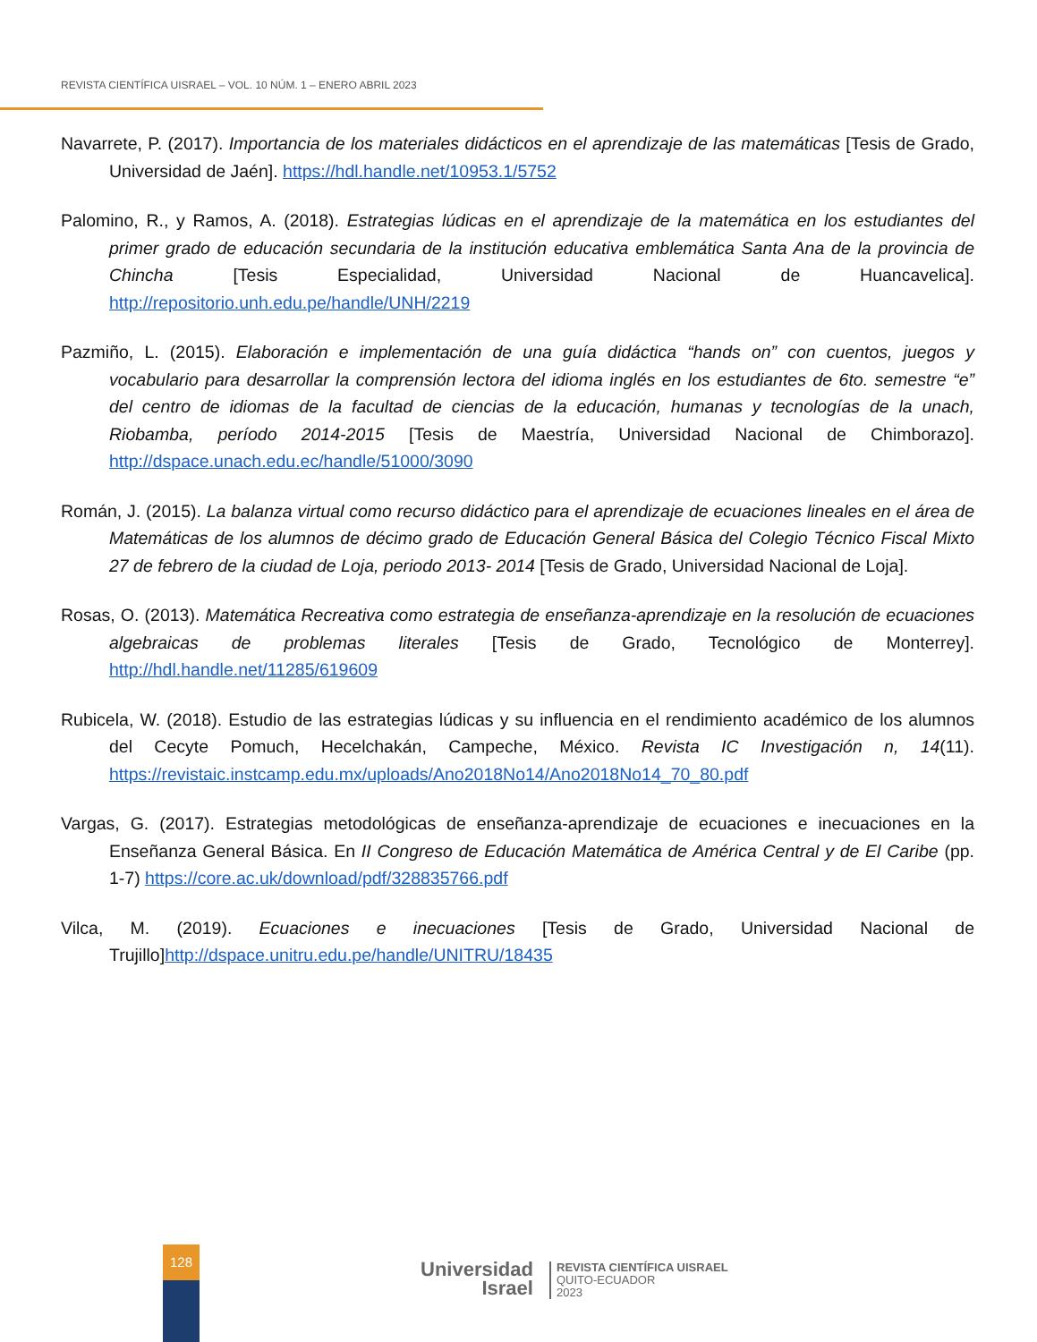REVISTA CIENTÍFICA UISRAEL – VOL. 10 NÚM. 1 – ENERO ABRIL 2023
Navarrete, P. (2017). Importancia de los materiales didácticos en el aprendizaje de las matemáticas [Tesis de Grado, Universidad de Jaén]. https://hdl.handle.net/10953.1/5752
Palomino, R., y Ramos, A. (2018). Estrategias lúdicas en el aprendizaje de la matemática en los estudiantes del primer grado de educación secundaria de la institución educativa emblemática Santa Ana de la provincia de Chincha [Tesis Especialidad, Universidad Nacional de Huancavelica]. http://repositorio.unh.edu.pe/handle/UNH/2219
Pazmiño, L. (2015). Elaboración e implementación de una guía didáctica “hands on” con cuentos, juegos y vocabulario para desarrollar la comprensión lectora del idioma inglés en los estudiantes de 6to. semestre “e” del centro de idiomas de la facultad de ciencias de la educación, humanas y tecnologías de la unach, Riobamba, período 2014-2015 [Tesis de Maestría, Universidad Nacional de Chimborazo]. http://dspace.unach.edu.ec/handle/51000/3090
Román, J. (2015). La balanza virtual como recurso didáctico para el aprendizaje de ecuaciones lineales en el área de Matemáticas de los alumnos de décimo grado de Educación General Básica del Colegio Técnico Fiscal Mixto 27 de febrero de la ciudad de Loja, periodo 2013- 2014 [Tesis de Grado, Universidad Nacional de Loja].
Rosas, O. (2013). Matemática Recreativa como estrategia de enseñanza-aprendizaje en la resolución de ecuaciones algebraicas de problemas literales [Tesis de Grado, Tecnológico de Monterrey]. http://hdl.handle.net/11285/619609
Rubicela, W. (2018). Estudio de las estrategias lúdicas y su influencia en el rendimiento académico de los alumnos del Cecyte Pomuch, Hecelchakán, Campeche, México. Revista IC Investigación n, 14(11). https://revistaic.instcamp.edu.mx/uploads/Ano2018No14/Ano2018No14_70_80.pdf
Vargas, G. (2017). Estrategias metodológicas de enseñanza-aprendizaje de ecuaciones e inecuaciones en la Enseñanza General Básica. En II Congreso de Educación Matemática de América Central y de El Caribe (pp. 1-7) https://core.ac.uk/download/pdf/328835766.pdf
Vilca, M. (2019). Ecuaciones e inecuaciones [Tesis de Grado, Universidad Nacional de Trujillo]http://dspace.unitru.edu.pe/handle/UNITRU/18435
128
Universidad
Israel
REVISTA CIENTÍFICA UISRAEL
QUITO-ECUADOR
2023